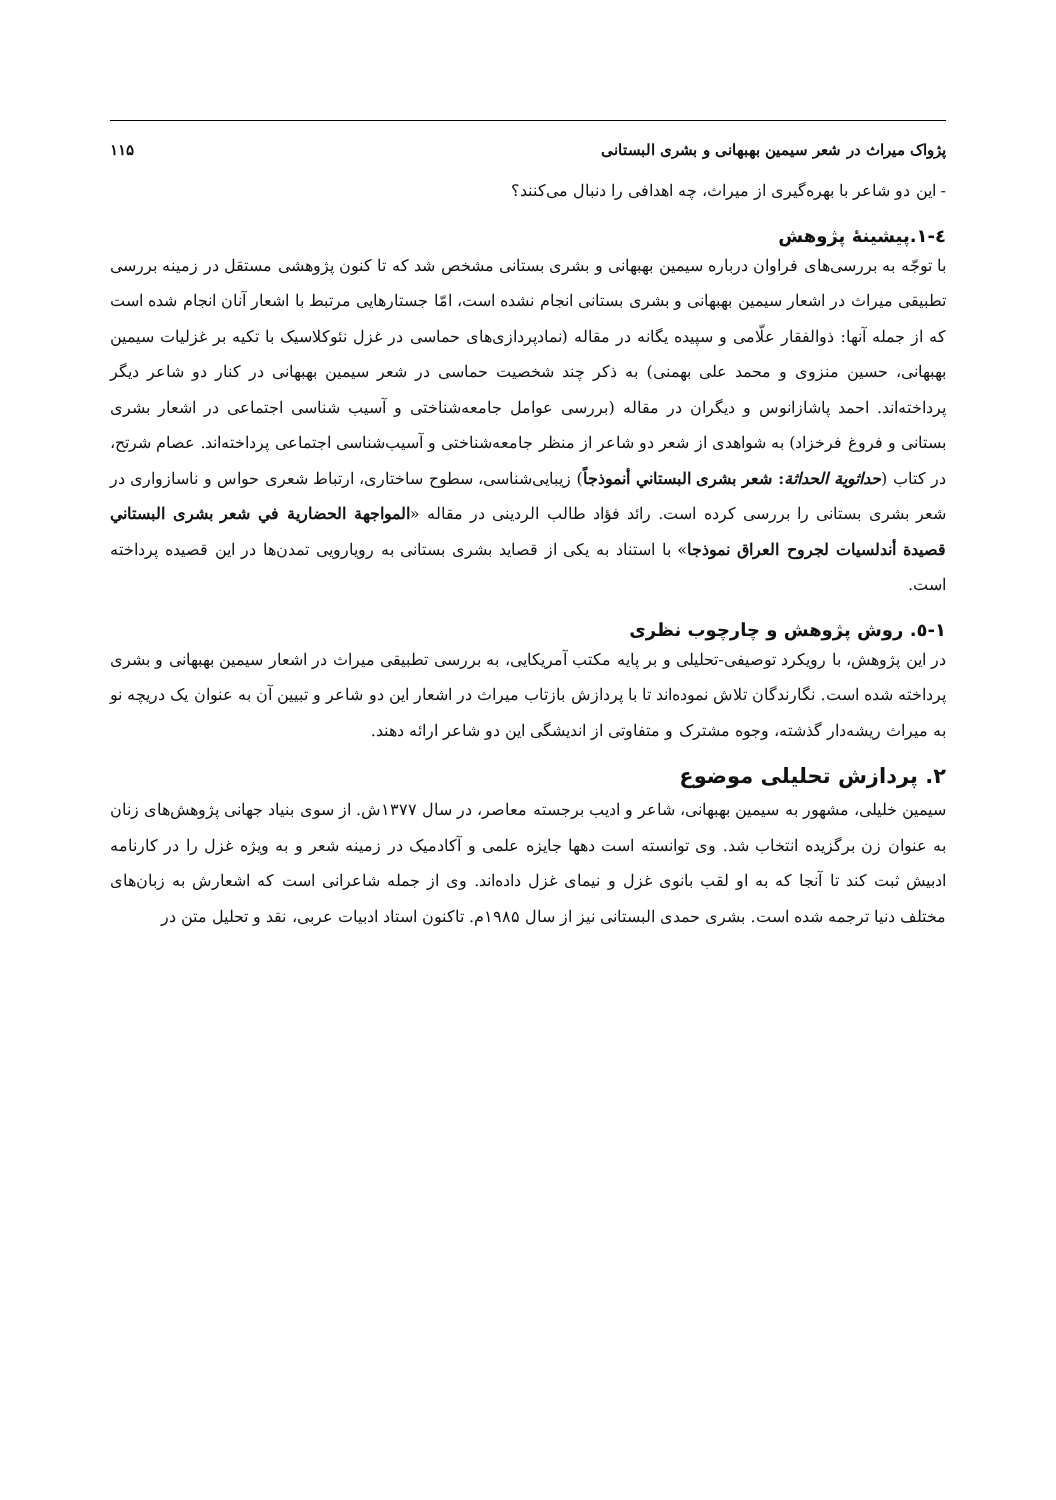پژواک میراث در شعر سیمین بهبهانی و بشری البستانی ۱۱۵
- این دو شاعر با بهره‌گیری از میراث، چه اهدافی را دنبال می‌کنند؟
٤-١.پیشینۀ پژوهش
با توجّه به بررسی‌های فراوان درباره سیمین بهبهانی و بشری بستانی مشخص شد که تا کنون پژوهشی مستقل در زمینه بررسی تطبیقی میراث در اشعار سیمین بهبهانی و بشری بستانی انجام نشده است، امّا جستارهایی مرتبط با اشعار آنان انجام شده است که از جمله آنها: ذوالفقار علّامی و سپیده یگانه در مقاله (نمادپردازی‌های حماسی در غزل نئوکلاسیک با تکیه بر غزلیات سیمین بهبهانی، حسین منزوی و محمد علی بهمنی) به ذکر چند شخصیت حماسی در شعر سیمین بهبهانی در کنار دو شاعر دیگر پرداخته‌اند. احمد پاشازانوس و دیگران در مقاله (بررسی عوامل جامعه‌شناختی و آسیب شناسی اجتماعی در اشعار بشری بستانی و فروغ فرخزاد) به شواهدی از شعر دو شاعر از منظر جامعه‌شناختی و آسیب‌شناسی اجتماعی پرداخته‌اند. عصام شرتح، در کتاب (حداثوية الحداثة: شعر بشری البستاني أنموذجاً) زیبایی‌شناسی، سطوح ساختاری، ارتباط شعری حواس و ناسازواری در شعر بشری بستانی را بررسی کرده است. رائد فؤاد طالب الردینی در مقاله «المواجهة الحضارية في شعر بشرى البستاني قصيدة أندلسيات لجروح العراق نموذجا» با استناد به یکی از قصاید بشری بستانی به رویارویی تمدن‌ها در این قصیده پرداخته است.
١-٥. روش پژوهش و چارچوب نظری
در این پژوهش، با رویکرد توصیفی-تحلیلی و بر پایه مکتب آمریکایی، به بررسی تطبیقی میراث در اشعار سیمین بهبهانی و بشری پرداخته شده است. نگارندگان تلاش نموده‌اند تا با پردازش بازتاب میراث در اشعار این دو شاعر و تبیین آن به عنوان یک دریچه نو به میراث ریشه‌دار گذشته، وجوه مشترک و متفاوتی از اندیشگی این دو شاعر ارائه دهند.
۲. پردازش تحلیلی موضوع
سیمین خلیلی، مشهور به سیمین بهبهانی، شاعر و ادیب برجسته معاصر، در سال ۱۳۷۷ش. از سوی بنیاد جهانی پژوهش‌های زنان به عنوان زن برگزیده انتخاب شد. وی توانسته است دهها جایزه علمی و آکادمیک در زمینه شعر و به ویژه غزل را در کارنامه ادبیش ثبت کند تا آنجا که به او لقب بانوی غزل و نیمای غزل داده‌اند. وی از جمله شاعرانی است که اشعارش به زبان‌های مختلف دنیا ترجمه شده است. بشری حمدی البستانی نیز از سال ۱۹۸۵م. تاکنون استاد ادبیات عربی، نقد و تحلیل متن در